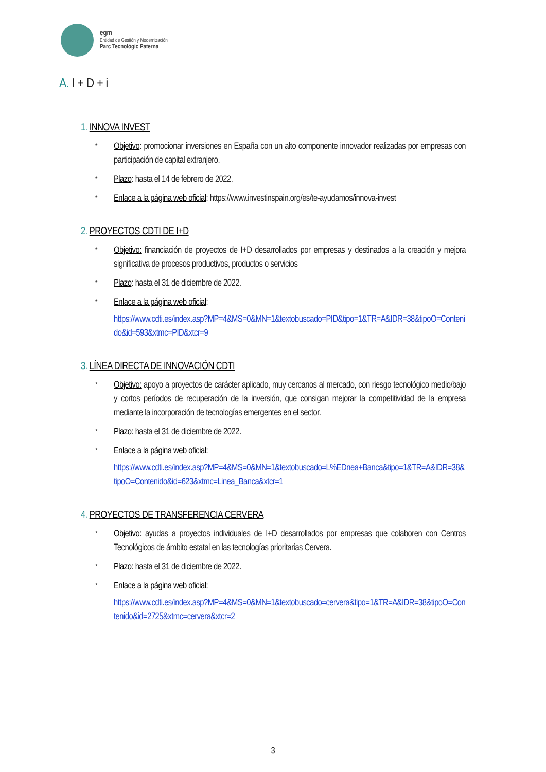egm
Entidad de Gestión y Modernización
Parc Tecnològic Paterna
A. I + D + i
1. INNOVA INVEST
* Objetivo: promocionar inversiones en España con un alto componente innovador realizadas por empresas con participación de capital extranjero.
* Plazo: hasta el 14 de febrero de 2022.
* Enlace a la página web oficial: https://www.investinspain.org/es/te-ayudamos/innova-invest
2. PROYECTOS CDTI DE I+D
* Objetivo: financiación de proyectos de I+D desarrollados por empresas y destinados a la creación y mejora significativa de procesos productivos, productos o servicios
* Plazo: hasta el 31 de diciembre de 2022.
* Enlace a la página web oficial:
https://www.cdti.es/index.asp?MP=4&MS=0&MN=1&textobuscado=PID&tipo=1&TR=A&IDR=38&tipoO=Contenido&id=593&xtmc=PID&xtcr=9
3. LÍNEA DIRECTA DE INNOVACIÓN CDTI
* Objetivo: apoyo a proyectos de carácter aplicado, muy cercanos al mercado, con riesgo tecnológico medio/bajo y cortos períodos de recuperación de la inversión, que consigan mejorar la competitividad de la empresa mediante la incorporación de tecnologías emergentes en el sector.
* Plazo: hasta el 31 de diciembre de 2022.
* Enlace a la página web oficial:
https://www.cdti.es/index.asp?MP=4&MS=0&MN=1&textobuscado=L%EDnea+Banca&tipo=1&TR=A&IDR=38&tipoO=Contenido&id=623&xtmc=Linea_Banca&xtcr=1
4. PROYECTOS DE TRANSFERENCIA CERVERA
* Objetivo: ayudas a proyectos individuales de I+D desarrollados por empresas que colaboren con Centros Tecnológicos de ámbito estatal en las tecnologías prioritarias Cervera.
* Plazo: hasta el 31 de diciembre de 2022.
* Enlace a la página web oficial:
https://www.cdti.es/index.asp?MP=4&MS=0&MN=1&textobuscado=cervera&tipo=1&TR=A&IDR=38&tipoO=Contenido&id=2725&xtmc=cervera&xtcr=2
3